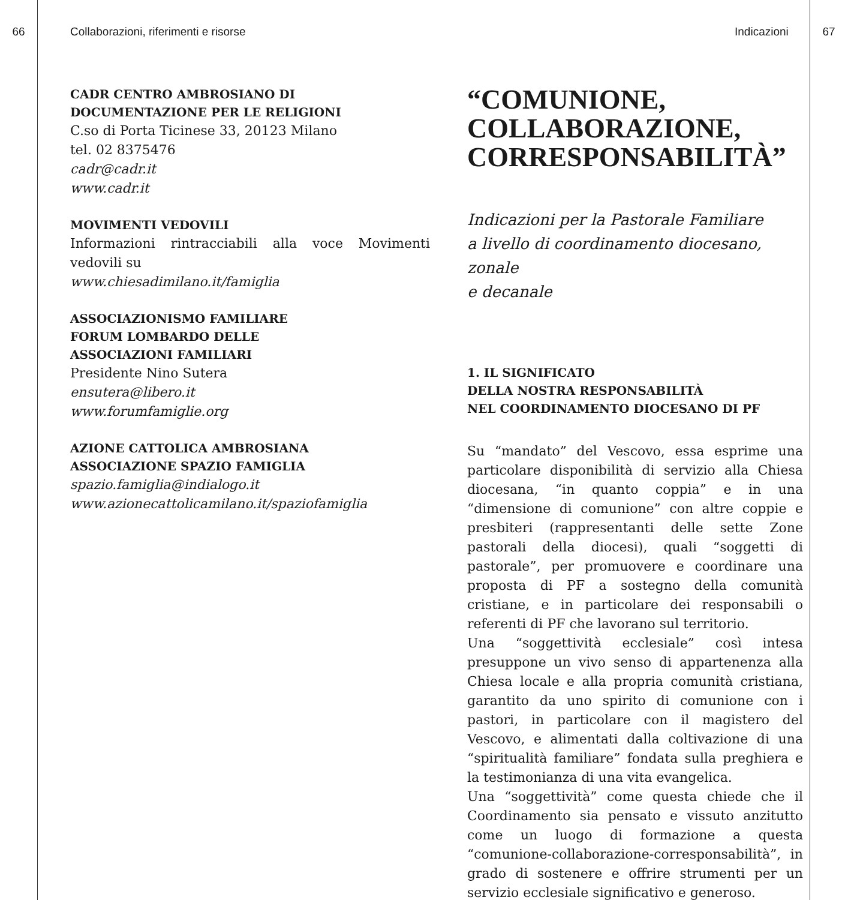66 Collaborazioni, riferimenti e risorse Indicazioni 67
CADR CENTRO AMBROSIANO DI
DOCUMENTAZIONE PER LE RELIGIONI
C.so di Porta Ticinese 33, 20123 Milano
tel. 02 8375476
cadr@cadr.it
www.cadr.it
MOVIMENTI VEDOVILI
Informazioni rintracciabili alla voce Movimenti vedovili su
www.chiesadimilano.it/famiglia
ASSOCIAZIONISMO FAMILIARE
FORUM LOMBARDO DELLE
ASSOCIAZIONI FAMILIARI
Presidente Nino Sutera
ensutera@libero.it
www.forumfamiglie.org
AZIONE CATTOLICA AMBROSIANA
ASSOCIAZIONE SPAZIO FAMIGLIA
spazio.famiglia@indialogo.it
www.azionecattolicamilano.it/spaziofamiglia
“COMUNIONE,
COLLABORAZIONE,
CORRESPONSABILITÀ”
Indicazioni per la Pastorale Familiare
a livello di coordinamento diocesano, zonale
e decanale
1. IL SIGNIFICATO
DELLA NOSTRA RESPONSABILITÀ
NEL COORDINAMENTO DIOCESANO DI PF
Su “mandato” del Vescovo, essa esprime una particolare disponibilità di servizio alla Chiesa diocesana, “in quanto coppia” e in una “dimensione di comunione” con altre coppie e presbiteri (rappresentanti delle sette Zone pastorali della diocesi), quali “soggetti di pastorale”, per promuovere e coordinare una proposta di PF a sostegno della comunità cristiane, e in particolare dei responsabili o referenti di PF che lavorano sul territorio.
Una “soggettività ecclesiale” così intesa presuppone un vivo senso di appartenenza alla Chiesa locale e alla propria comunità cristiana, garantito da uno spirito di comunione con i pastori, in particolare con il magistero del Vescovo, e alimentati dalla coltivazione di una “spiritualità familiare” fondata sulla preghiera e la testimonianza di una vita evangelica.
Una “soggettività” come questa chiede che il Coordinamento sia pensato e vissuto anzitutto come un luogo di formazione a questa “comunione-collaborazione-corresponsabilità”, in grado di sostenere e offrire strumenti per un servizio ecclesiale significativo e generoso.